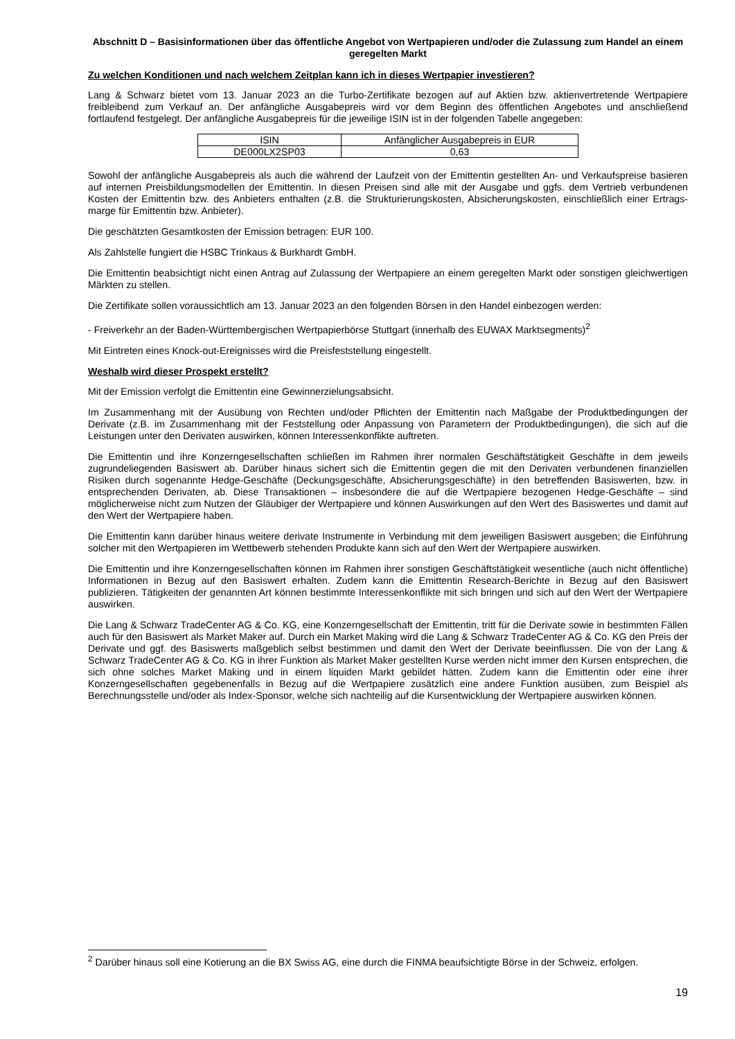Abschnitt D – Basisinformationen über das öffentliche Angebot von Wertpapieren und/oder die Zulassung zum Handel an einem geregelten Markt
Zu welchen Konditionen und nach welchem Zeitplan kann ich in dieses Wertpapier investieren?
Lang & Schwarz bietet vom 13. Januar 2023 an die Turbo-Zertifikate bezogen auf auf Aktien bzw. aktienvertretende Wertpapiere freibleibend zum Verkauf an. Der anfängliche Ausgabepreis wird vor dem Beginn des öffentlichen Angebotes und anschließend fortlaufend festgelegt. Der anfängliche Ausgabepreis für die jeweilige ISIN ist in der folgenden Tabelle angegeben:
| ISIN | Anfänglicher Ausgabepreis in EUR |
| --- | --- |
| DE000LX2SP03 | 0,63 |
Sowohl der anfängliche Ausgabepreis als auch die während der Laufzeit von der Emittentin gestellten An- und Verkaufspreise basieren auf internen Preisbildungsmodellen der Emittentin. In diesen Preisen sind alle mit der Ausgabe und ggfs. dem Vertrieb verbundenen Kosten der Emittentin bzw. des Anbieters enthalten (z.B. die Strukturierungskosten, Absicherungskosten, einschließlich einer Ertrags-marge für Emittentin bzw. Anbieter).
Die geschätzten Gesamtkosten der Emission betragen: EUR 100.
Als Zahlstelle fungiert die HSBC Trinkaus & Burkhardt GmbH.
Die Emittentin beabsichtigt nicht einen Antrag auf Zulassung der Wertpapiere an einem geregelten Markt oder sonstigen gleichwertigen Märkten zu stellen.
Die Zertifikate sollen voraussichtlich am 13. Januar 2023 an den folgenden Börsen in den Handel einbezogen werden:
- Freiverkehr an der Baden-Württembergischen Wertpapierbörse Stuttgart (innerhalb des EUWAX Marktsegments)<sup>2</sup>
Mit Eintreten eines Knock-out-Ereignisses wird die Preisfeststellung eingestellt.
Weshalb wird dieser Prospekt erstellt?
Mit der Emission verfolgt die Emittentin eine Gewinnerzielungsabsicht.
Im Zusammenhang mit der Ausübung von Rechten und/oder Pflichten der Emittentin nach Maßgabe der Produktbedingungen der Derivate (z.B. im Zusammenhang mit der Feststellung oder Anpassung von Parametern der Produktbedingungen), die sich auf die Leistungen unter den Derivaten auswirken, können Interessenkonflikte auftreten.
Die Emittentin und ihre Konzerngesellschaften schließen im Rahmen ihrer normalen Geschäftstätigkeit Geschäfte in dem jeweils zugrundeliegenden Basiswert ab. Darüber hinaus sichert sich die Emittentin gegen die mit den Derivaten verbundenen finanziellen Risiken durch sogenannte Hedge-Geschäfte (Deckungsgeschäfte, Absicherungsgeschäfte) in den betreffenden Basiswerten, bzw. in entsprechenden Derivaten, ab. Diese Transaktionen – insbesondere die auf die Wertpapiere bezogenen Hedge-Geschäfte – sind möglicherweise nicht zum Nutzen der Gläubiger der Wertpapiere und können Auswirkungen auf den Wert des Basiswertes und damit auf den Wert der Wertpapiere haben.
Die Emittentin kann darüber hinaus weitere derivate Instrumente in Verbindung mit dem jeweiligen Basiswert ausgeben; die Einführung solcher mit den Wertpapieren im Wettbewerb stehenden Produkte kann sich auf den Wert der Wertpapiere auswirken.
Die Emittentin und ihre Konzerngesellschaften können im Rahmen ihrer sonstigen Geschäftstätigkeit wesentliche (auch nicht öffentliche) Informationen in Bezug auf den Basiswert erhalten. Zudem kann die Emittentin Research-Berichte in Bezug auf den Basiswert publizieren. Tätigkeiten der genannten Art können bestimmte Interessenkonflikte mit sich bringen und sich auf den Wert der Wertpapiere auswirken.
Die Lang & Schwarz TradeCenter AG & Co. KG, eine Konzerngesellschaft der Emittentin, tritt für die Derivate sowie in bestimmten Fällen auch für den Basiswert als Market Maker auf. Durch ein Market Making wird die Lang & Schwarz TradeCenter AG & Co. KG den Preis der Derivate und ggf. des Basiswerts maßgeblich selbst bestimmen und damit den Wert der Derivate beeinflussen. Die von der Lang & Schwarz TradeCenter AG & Co. KG in ihrer Funktion als Market Maker gestellten Kurse werden nicht immer den Kursen entsprechen, die sich ohne solches Market Making und in einem liquiden Markt gebildet hätten. Zudem kann die Emittentin oder eine ihrer Konzerngesellschaften gegebenenfalls in Bezug auf die Wertpapiere zusätzlich eine andere Funktion ausüben, zum Beispiel als Berechnungsstelle und/oder als Index-Sponsor, welche sich nachteilig auf die Kursentwicklung der Wertpapiere auswirken können.
<sup>2</sup> Darüber hinaus soll eine Kotierung an die BX Swiss AG, eine durch die FINMA beaufsichtigte Börse in der Schweiz, erfolgen.
19